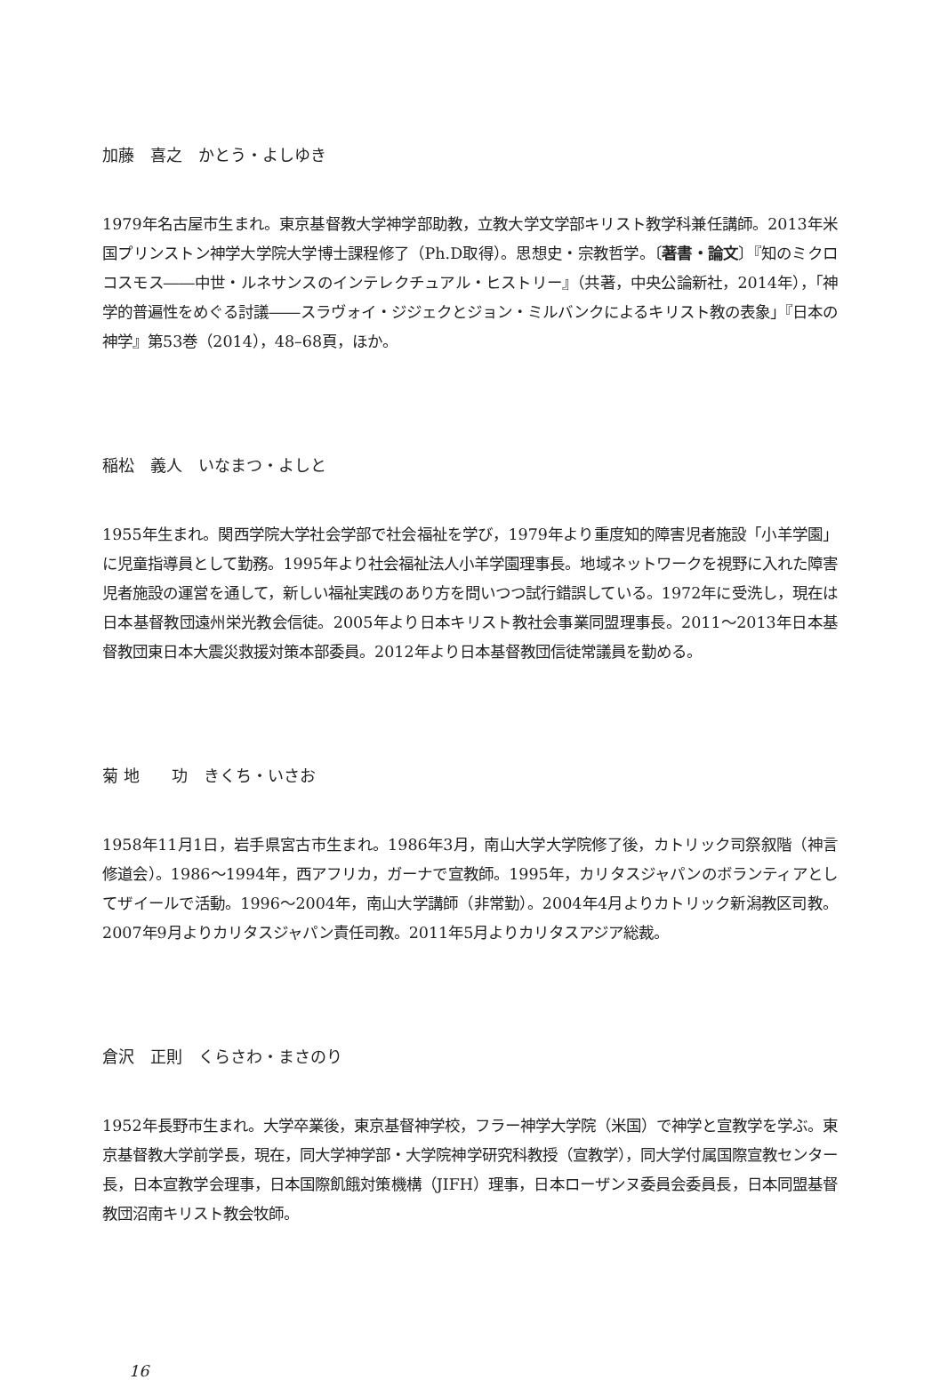加藤　喜之　かとう・よしゆき
1979年名古屋市生まれ。東京基督教大学神学部助教，立教大学文学部キリスト教学科兼任講師。2013年米国プリンストン神学大学院大学博士課程修了（Ph.D取得）。思想史・宗教哲学。〔著書・論文〕『知のミクロコスモス――中世・ルネサンスのインテレクチュアル・ヒストリー』（共著，中央公論新社，2014年），「神学的普遍性をめぐる討議――スラヴォイ・ジジェクとジョン・ミルバンクによるキリスト教の表象」『日本の神学』第53巻（2014），48–68頁，ほか。
稲松　義人　いなまつ・よしと
1955年生まれ。関西学院大学社会学部で社会福祉を学び，1979年より重度知的障害児者施設「小羊学園」に児童指導員として勤務。1995年より社会福祉法人小羊学園理事長。地域ネットワークを視野に入れた障害児者施設の運営を通して，新しい福祉実践のあり方を問いつつ試行錯誤している。1972年に受洗し，現在は日本基督教団遠州栄光教会信徒。2005年より日本キリスト教社会事業同盟理事長。2011～2013年日本基督教団東日本大震災救援対策本部委員。2012年より日本基督教団信徒常議員を勤める。
菊 地　　功　きくち・いさお
1958年11月1日，岩手県宮古市生まれ。1986年3月，南山大学大学院修了後，カトリック司祭叙階（神言修道会）。1986～1994年，西アフリカ，ガーナで宣教師。1995年，カリタスジャパンのボランティアとしてザイールで活動。1996～2004年，南山大学講師（非常勤）。2004年4月よりカトリック新潟教区司教。2007年9月よりカリタスジャパン責任司教。2011年5月よりカリタスアジア総裁。
倉沢　正則　くらさわ・まさのり
1952年長野市生まれ。大学卒業後，東京基督神学校，フラー神学大学院（米国）で神学と宣教学を学ぶ。東京基督教大学前学長，現在，同大学神学部・大学院神学研究科教授（宣教学），同大学付属国際宣教センター長，日本宣教学会理事，日本国際飢餓対策機構（JIFH）理事，日本ローザンヌ委員会委員長，日本同盟基督教団沼南キリスト教会牧師。
16